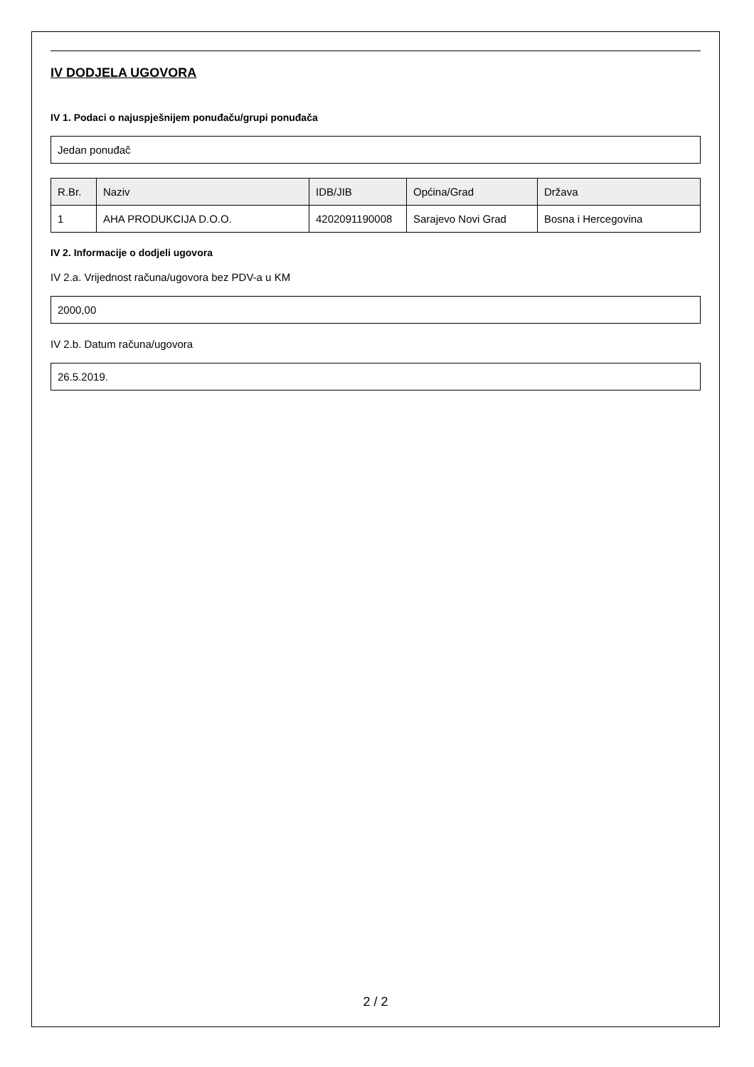IV DODJELA UGOVORA
IV 1. Podaci o najuspješnijem ponuđaču/grupi ponuđača
Jedan ponuđač
| R.Br. | Naziv | IDB/JIB | Općina/Grad | Država |
| --- | --- | --- | --- | --- |
| 1 | AHA PRODUKCIJA D.O.O. | 4202091190008 | Sarajevo Novi Grad | Bosna i Hercegovina |
IV 2. Informacije o dodjeli ugovora
IV 2.a. Vrijednost računa/ugovora bez PDV-a u KM
2000,00
IV 2.b. Datum računa/ugovora
26.5.2019.
2 / 2